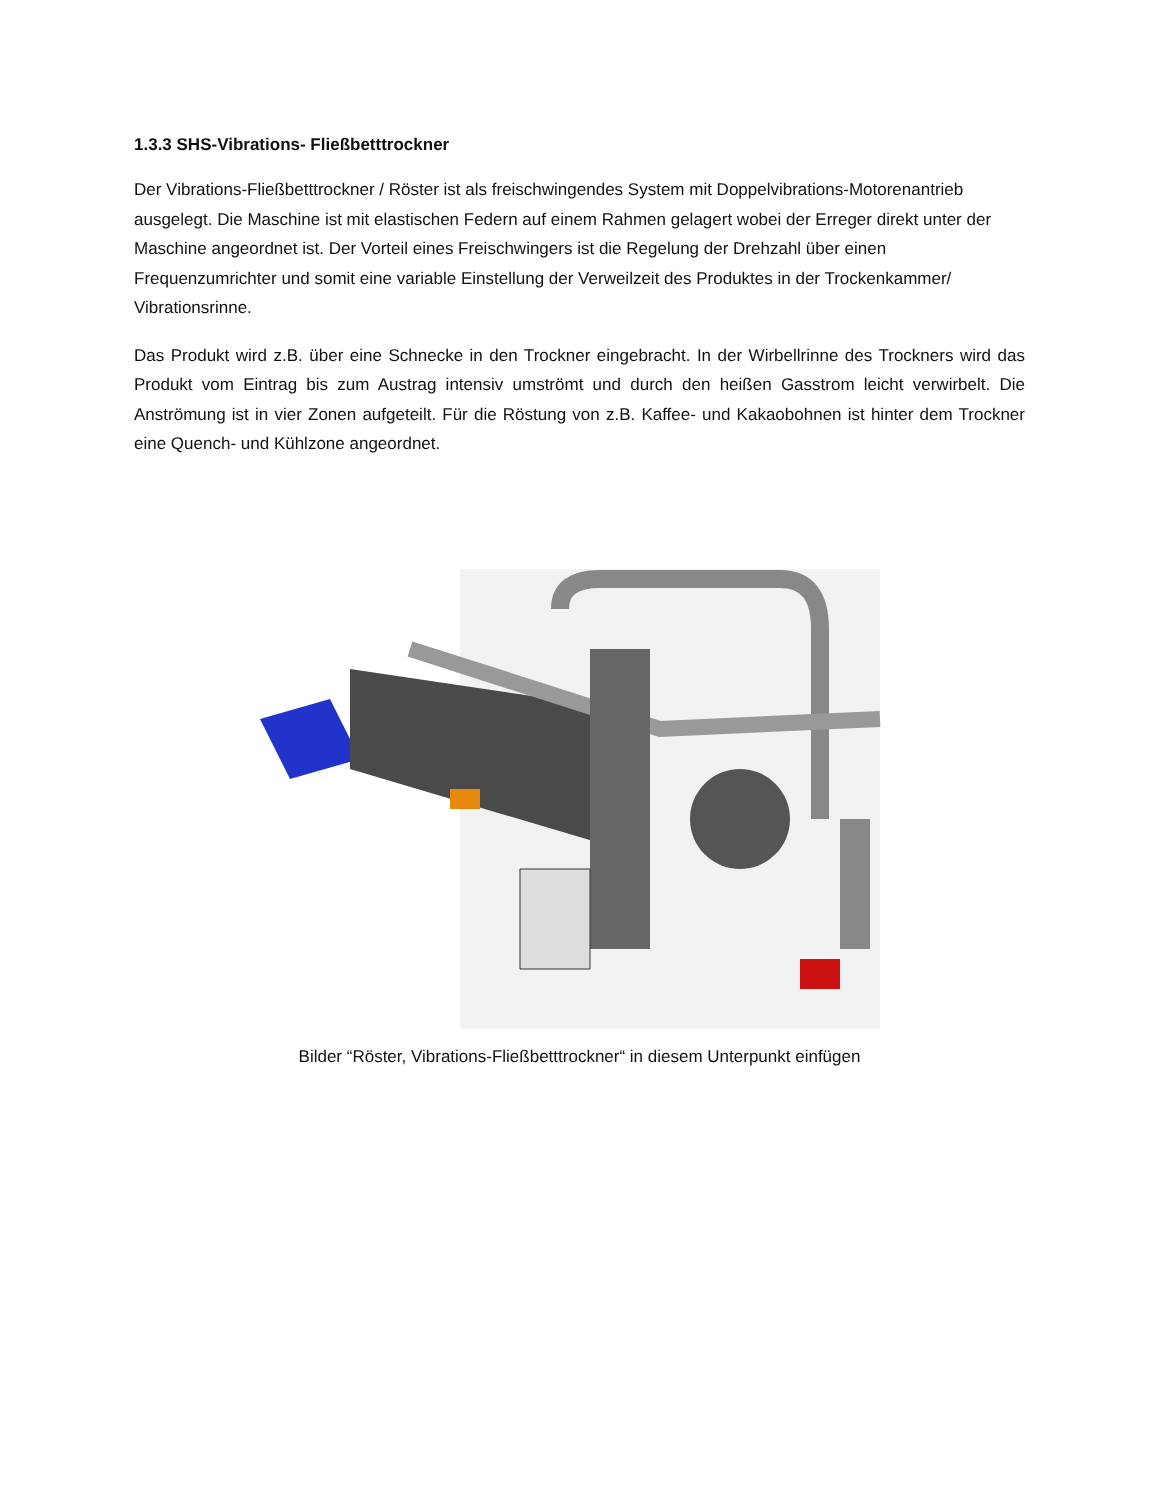1.3.3 SHS-Vibrations- Fließbetttrockner
Der Vibrations-Fließbetttrockner / Röster ist als freischwingendes System mit Doppelvibrations-Motorenantrieb ausgelegt. Die Maschine ist mit elastischen Federn auf einem Rahmen gelagert wobei der Erreger direkt unter der Maschine angeordnet ist. Der Vorteil eines Freischwingers ist die Regelung der Drehzahl über einen Frequenzumrichter und somit eine variable Einstellung der Verweilzeit des Produktes in der Trockenkammer/ Vibrationsrinne.
Das Produkt wird z.B. über eine Schnecke in den Trockner eingebracht. In der Wirbellrinne des Trockners wird das Produkt vom Eintrag bis zum Austrag intensiv umströmt und durch den heißen Gasstrom leicht verwirbelt. Die Anströmung ist in vier Zonen aufgeteilt. Für die Röstung von z.B. Kaffee- und Kakaobohnen ist hinter dem Trockner eine Quench- und Kühlzone angeordnet.
Bilder “Röster, Vibrations-Fließbetttrockner“ in diesem Unterpunkt einfügen